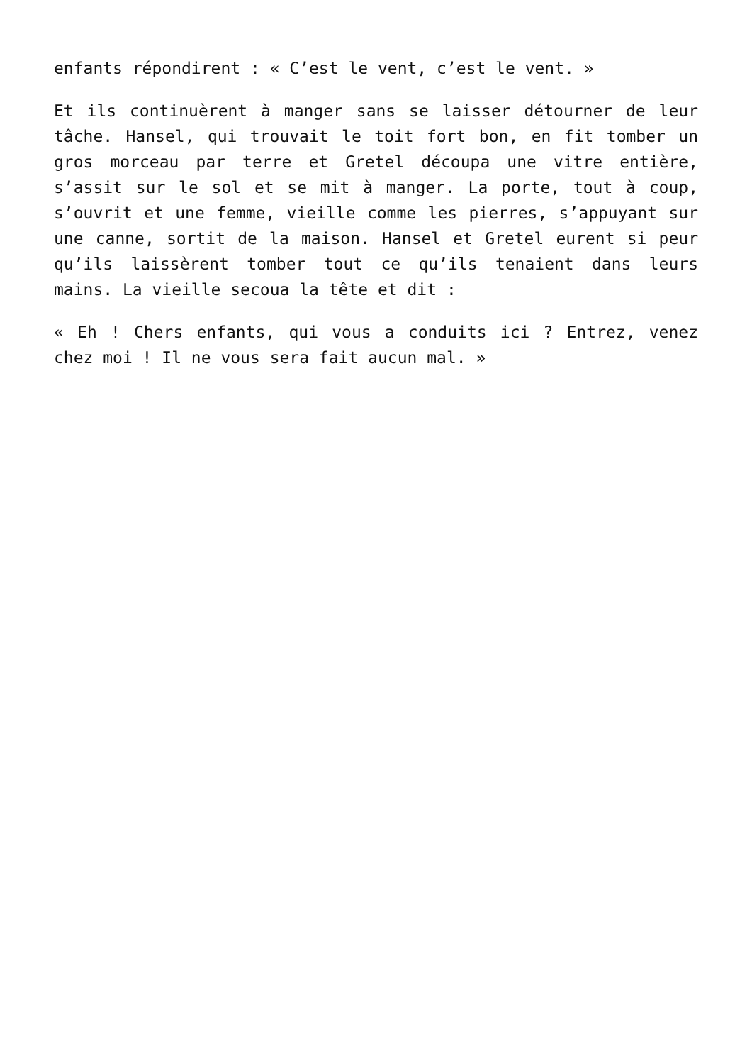enfants répondirent : « C’est le vent, c’est le vent. »
Et ils continuèrent à manger sans se laisser détourner de leur tâche. Hansel, qui trouvait le toit fort bon, en fit tomber un gros morceau par terre et Gretel découpa une vitre entière, s’assit sur le sol et se mit à manger. La porte, tout à coup, s’ouvrit et une femme, vieille comme les pierres, s’appuyant sur une canne, sortit de la maison. Hansel et Gretel eurent si peur qu’ils laissèrent tomber tout ce qu’ils tenaient dans leurs mains. La vieille secoua la tête et dit :
« Eh ! Chers enfants, qui vous a conduits ici ? Entrez, venez chez moi ! Il ne vous sera fait aucun mal. »